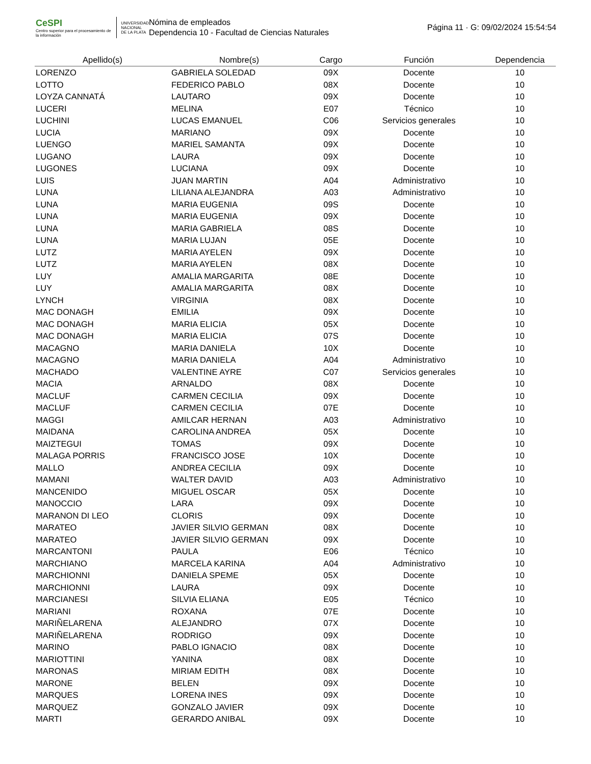CeSPI
Centro superior para el procesamiento de la información
UNIVERSIDAD
NACIONAL
DE LA PLATA
Nómina de empleados
Dependencia 10 - Facultad de Ciencias Naturales
Página 11 · G: 09/02/2024 15:54:54
| Apellido(s) | Nombre(s) | Cargo | Función | Dependencia |
| --- | --- | --- | --- | --- |
| LORENZO | GABRIELA SOLEDAD | 09X | Docente | 10 |
| LOTTO | FEDERICO PABLO | 08X | Docente | 10 |
| LOYZA CANNATÁ | LAUTARO | 09X | Docente | 10 |
| LUCERI | MELINA | E07 | Técnico | 10 |
| LUCHINI | LUCAS EMANUEL | C06 | Servicios generales | 10 |
| LUCIA | MARIANO | 09X | Docente | 10 |
| LUENGO | MARIEL SAMANTA | 09X | Docente | 10 |
| LUGANO | LAURA | 09X | Docente | 10 |
| LUGONES | LUCIANA | 09X | Docente | 10 |
| LUIS | JUAN MARTIN | A04 | Administrativo | 10 |
| LUNA | LILIANA ALEJANDRA | A03 | Administrativo | 10 |
| LUNA | MARIA EUGENIA | 09S | Docente | 10 |
| LUNA | MARIA EUGENIA | 09X | Docente | 10 |
| LUNA | MARIA GABRIELA | 08S | Docente | 10 |
| LUNA | MARIA LUJAN | 05E | Docente | 10 |
| LUTZ | MARIA AYELEN | 09X | Docente | 10 |
| LUTZ | MARIA AYELEN | 08X | Docente | 10 |
| LUY | AMALIA MARGARITA | 08E | Docente | 10 |
| LUY | AMALIA MARGARITA | 08X | Docente | 10 |
| LYNCH | VIRGINIA | 08X | Docente | 10 |
| MAC DONAGH | EMILIA | 09X | Docente | 10 |
| MAC DONAGH | MARIA ELICIA | 05X | Docente | 10 |
| MAC DONAGH | MARIA ELICIA | 07S | Docente | 10 |
| MACAGNO | MARIA DANIELA | 10X | Docente | 10 |
| MACAGNO | MARIA DANIELA | A04 | Administrativo | 10 |
| MACHADO | VALENTINE AYRE | C07 | Servicios generales | 10 |
| MACIA | ARNALDO | 08X | Docente | 10 |
| MACLUF | CARMEN CECILIA | 09X | Docente | 10 |
| MACLUF | CARMEN CECILIA | 07E | Docente | 10 |
| MAGGI | AMILCAR HERNAN | A03 | Administrativo | 10 |
| MAIDANA | CAROLINA ANDREA | 05X | Docente | 10 |
| MAIZTEGUI | TOMAS | 09X | Docente | 10 |
| MALAGA PORRIS | FRANCISCO JOSE | 10X | Docente | 10 |
| MALLO | ANDREA CECILIA | 09X | Docente | 10 |
| MAMANI | WALTER DAVID | A03 | Administrativo | 10 |
| MANCENIDO | MIGUEL OSCAR | 05X | Docente | 10 |
| MANOCCIO | LARA | 09X | Docente | 10 |
| MARANON DI LEO | CLORIS | 09X | Docente | 10 |
| MARATEO | JAVIER SILVIO GERMAN | 08X | Docente | 10 |
| MARATEO | JAVIER SILVIO GERMAN | 09X | Docente | 10 |
| MARCANTONI | PAULA | E06 | Técnico | 10 |
| MARCHIANO | MARCELA KARINA | A04 | Administrativo | 10 |
| MARCHIONNI | DANIELA SPEME | 05X | Docente | 10 |
| MARCHIONNI | LAURA | 09X | Docente | 10 |
| MARCIANESI | SILVIA ELIANA | E05 | Técnico | 10 |
| MARIANI | ROXANA | 07E | Docente | 10 |
| MARIÑELARENA | ALEJANDRO | 07X | Docente | 10 |
| MARIÑELARENA | RODRIGO | 09X | Docente | 10 |
| MARINO | PABLO IGNACIO | 08X | Docente | 10 |
| MARIOTTINI | YANINA | 08X | Docente | 10 |
| MARONAS | MIRIAM EDITH | 08X | Docente | 10 |
| MARONE | BELEN | 09X | Docente | 10 |
| MARQUES | LORENA INES | 09X | Docente | 10 |
| MARQUEZ | GONZALO JAVIER | 09X | Docente | 10 |
| MARTI | GERARDO ANIBAL | 09X | Docente | 10 |